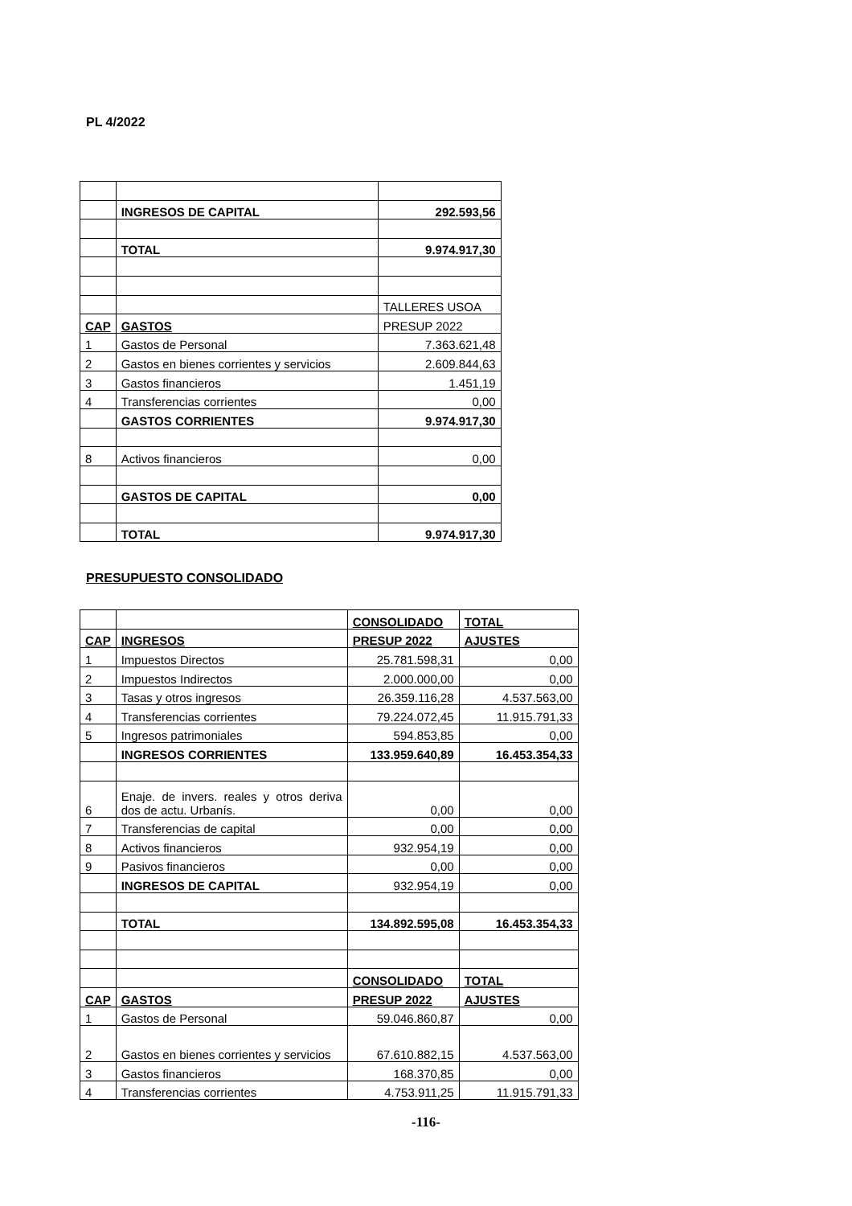PL 4/2022
| | INGRESOS DE CAPITAL | 292.593,56 |
| | TOTAL | 9.974.917,30 |
| | | TALLERES USOA |
| CAP | GASTOS | PRESUP 2022 |
| 1 | Gastos de Personal | 7.363.621,48 |
| 2 | Gastos en bienes corrientes y servicios | 2.609.844,63 |
| 3 | Gastos financieros | 1.451,19 |
| 4 | Transferencias corrientes | 0,00 |
| | GASTOS CORRIENTES | 9.974.917,30 |
| 8 | Activos financieros | 0,00 |
| | GASTOS DE CAPITAL | 0,00 |
| | TOTAL | 9.974.917,30 |
PRESUPUESTO CONSOLIDADO
| | | CONSOLIDADO | TOTAL |
| CAP | INGRESOS | PRESUP 2022 | AJUSTES |
| 1 | Impuestos Directos | 25.781.598,31 | 0,00 |
| 2 | Impuestos Indirectos | 2.000.000,00 | 0,00 |
| 3 | Tasas y otros ingresos | 26.359.116,28 | 4.537.563,00 |
| 4 | Transferencias corrientes | 79.224.072,45 | 11.915.791,33 |
| 5 | Ingresos patrimoniales | 594.853,85 | 0,00 |
| | INGRESOS CORRIENTES | 133.959.640,89 | 16.453.354,33 |
| 6 | Enaje. de invers. reales y otros deriva dos de actu. Urbanís. | 0,00 | 0,00 |
| 7 | Transferencias de capital | 0,00 | 0,00 |
| 8 | Activos financieros | 932.954,19 | 0,00 |
| 9 | Pasivos financieros | 0,00 | 0,00 |
| | INGRESOS DE CAPITAL | 932.954,19 | 0,00 |
| | TOTAL | 134.892.595,08 | 16.453.354,33 |
| | | CONSOLIDADO | TOTAL |
| CAP | GASTOS | PRESUP 2022 | AJUSTES |
| 1 | Gastos de Personal | 59.046.860,87 | 0,00 |
| 2 | Gastos en bienes corrientes y servicios | 67.610.882,15 | 4.537.563,00 |
| 3 | Gastos financieros | 168.370,85 | 0,00 |
| 4 | Transferencias corrientes | 4.753.911,25 | 11.915.791,33 |
-116-